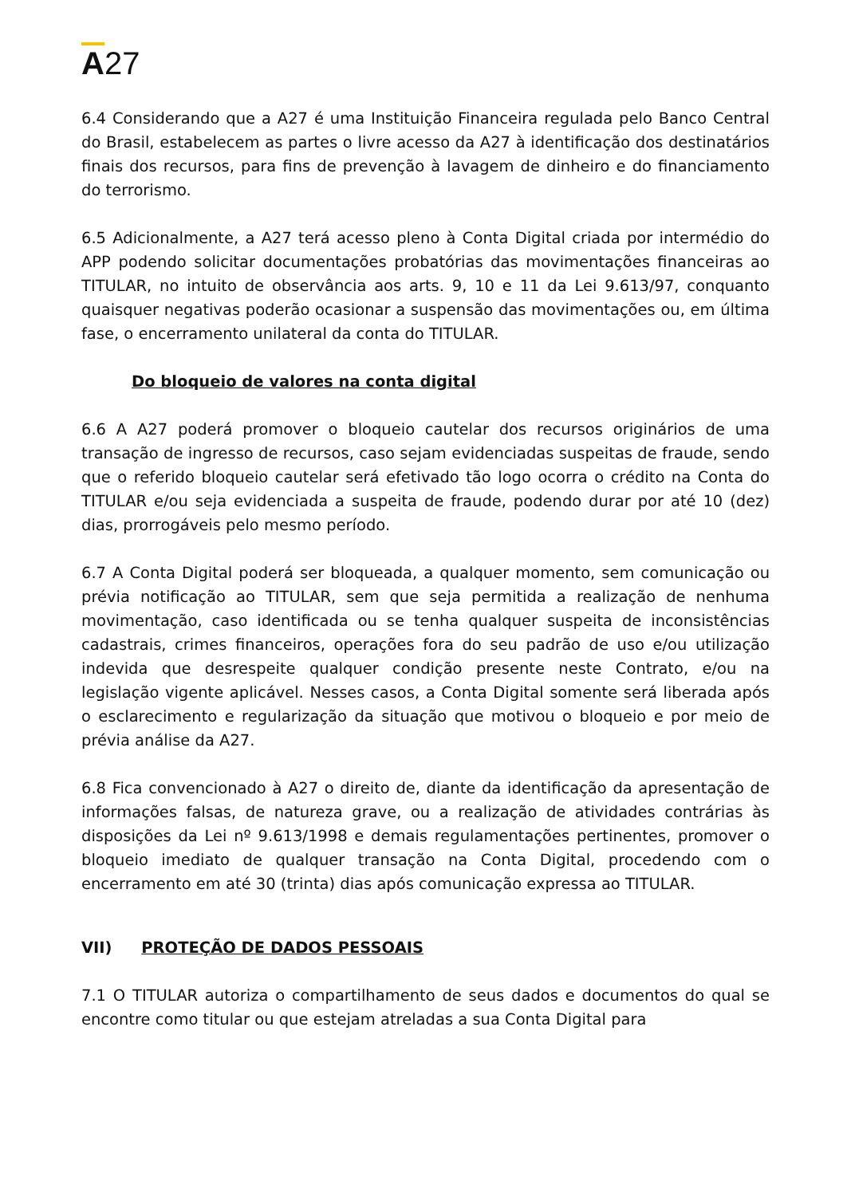A27
6.4 Considerando que a A27 é uma Instituição Financeira regulada pelo Banco Central do Brasil, estabelecem as partes o livre acesso da A27 à identificação dos destinatários finais dos recursos, para fins de prevenção à lavagem de dinheiro e do financiamento do terrorismo.
6.5 Adicionalmente, a A27 terá acesso pleno à Conta Digital criada por intermédio do APP podendo solicitar documentações probatórias das movimentações financeiras ao TITULAR, no intuito de observância aos arts. 9, 10 e 11 da Lei 9.613/97, conquanto quaisquer negativas poderão ocasionar a suspensão das movimentações ou, em última fase, o encerramento unilateral da conta do TITULAR.
Do bloqueio de valores na conta digital
6.6 A A27 poderá promover o bloqueio cautelar dos recursos originários de uma transação de ingresso de recursos, caso sejam evidenciadas suspeitas de fraude, sendo que o referido bloqueio cautelar será efetivado tão logo ocorra o crédito na Conta do TITULAR e/ou seja evidenciada a suspeita de fraude, podendo durar por até 10 (dez) dias, prorrogáveis pelo mesmo período.
6.7 A Conta Digital poderá ser bloqueada, a qualquer momento, sem comunicação ou prévia notificação ao TITULAR, sem que seja permitida a realização de nenhuma movimentação, caso identificada ou se tenha qualquer suspeita de inconsistências cadastrais, crimes financeiros, operações fora do seu padrão de uso e/ou utilização indevida que desrespeite qualquer condição presente neste Contrato, e/ou na legislação vigente aplicável. Nesses casos, a Conta Digital somente será liberada após o esclarecimento e regularização da situação que motivou o bloqueio e por meio de prévia análise da A27.
6.8 Fica convencionado à A27 o direito de, diante da identificação da apresentação de informações falsas, de natureza grave, ou a realização de atividades contrárias às disposições da Lei nº 9.613/1998 e demais regulamentações pertinentes, promover o bloqueio imediato de qualquer transação na Conta Digital, procedendo com o encerramento em até 30 (trinta) dias após comunicação expressa ao TITULAR.
VII) PROTEÇÃO DE DADOS PESSOAIS
7.1 O TITULAR autoriza o compartilhamento de seus dados e documentos do qual se encontre como titular ou que estejam atreladas a sua Conta Digital para